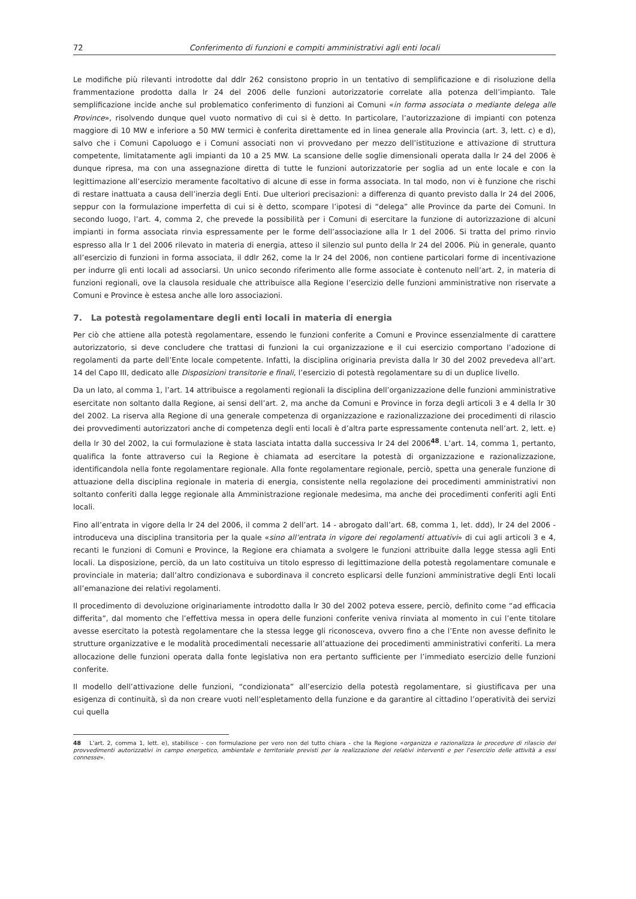72 Conferimento di funzioni e compiti amministrativi agli enti locali
Le modifiche più rilevanti introdotte dal ddlr 262 consistono proprio in un tentativo di semplificazione e di risoluzione della frammentazione prodotta dalla lr 24 del 2006 delle funzioni autorizzatorie correlate alla potenza dell’impianto. Tale semplificazione incide anche sul problematico conferimento di funzioni ai Comuni «in forma associata o mediante delega alle Province», risolvendo dunque quel vuoto normativo di cui si è detto. In particolare, l’autorizzazione di impianti con potenza maggiore di 10 MW e inferiore a 50 MW termici è conferita direttamente ed in linea generale alla Provincia (art. 3, lett. c) e d), salvo che i Comuni Capoluogo e i Comuni associati non vi provvedano per mezzo dell’istituzione e attivazione di struttura competente, limitatamente agli impianti da 10 a 25 MW. La scansione delle soglie dimensionali operata dalla lr 24 del 2006 è dunque ripresa, ma con una assegnazione diretta di tutte le funzioni autorizzatorie per soglia ad un ente locale e con la legittimazione all’esercizio meramente facoltativo di alcune di esse in forma associata. In tal modo, non vi è funzione che rischi di restare inattuata a causa dell’inerzia degli Enti. Due ulteriori precisazioni: a differenza di quanto previsto dalla lr 24 del 2006, seppur con la formulazione imperfetta di cui si è detto, scompare l’ipotesi di “delega” alle Province da parte dei Comuni. In secondo luogo, l’art. 4, comma 2, che prevede la possibilità per i Comuni di esercitare la funzione di autorizzazione di alcuni impianti in forma associata rinvia espressamente per le forme dell’associazione alla lr 1 del 2006. Si tratta del primo rinvio espresso alla lr 1 del 2006 rilevato in materia di energia, atteso il silenzio sul punto della lr 24 del 2006. Più in generale, quanto all’esercizio di funzioni in forma associata, il ddlr 262, come la lr 24 del 2006, non contiene particolari forme di incentivazione per indurre gli enti locali ad associarsi. Un unico secondo riferimento alle forme associate è contenuto nell’art. 2, in materia di funzioni regionali, ove la clausola residuale che attribuisce alla Regione l’esercizio delle funzioni amministrative non riservate a Comuni e Province è estesa anche alle loro associazioni.
7. La potestà regolamentare degli enti locali in materia di energia
Per ciò che attiene alla potestà regolamentare, essendo le funzioni conferite a Comuni e Province essenzialmente di carattere autorizzatorio, si deve concludere che trattasi di funzioni la cui organizzazione e il cui esercizio comportano l’adozione di regolamenti da parte dell’Ente locale competente. Infatti, la disciplina originaria prevista dalla lr 30 del 2002 prevedeva all’art. 14 del Capo III, dedicato alle Disposizioni transitorie e finali, l’esercizio di potestà regolamentare su di un duplice livello.
Da un lato, al comma 1, l’art. 14 attribuisce a regolamenti regionali la disciplina dell’organizzazione delle funzioni amministrative esercitate non soltanto dalla Regione, ai sensi dell’art. 2, ma anche da Comuni e Province in forza degli articoli 3 e 4 della lr 30 del 2002. La riserva alla Regione di una generale competenza di organizzazione e razionalizzazione dei procedimenti di rilascio dei provvedimenti autorizzatori anche di competenza degli enti locali è d’altra parte espressamente contenuta nell’art. 2, lett. e) della lr 30 del 2002, la cui formulazione è stata lasciata intatta dalla successiva lr 24 del 2006<sup>48</sup>. L’art. 14, comma 1, pertanto, qualifica la fonte attraverso cui la Regione è chiamata ad esercitare la potestà di organizzazione e razionalizzazione, identificandola nella fonte regolamentare regionale. Alla fonte regolamentare regionale, perciò, spetta una generale funzione di attuazione della disciplina regionale in materia di energia, consistente nella regolazione dei procedimenti amministrativi non soltanto conferiti dalla legge regionale alla Amministrazione regionale medesima, ma anche dei procedimenti conferiti agli Enti locali.
Fino all’entrata in vigore della lr 24 del 2006, il comma 2 dell’art. 14 - abrogato dall’art. 68, comma 1, let. ddd), lr 24 del 2006 - introduceva una disciplina transitoria per la quale «sino all’entrata in vigore dei regolamenti attuativi» di cui agli articoli 3 e 4, recanti le funzioni di Comuni e Province, la Regione era chiamata a svolgere le funzioni attribuite dalla legge stessa agli Enti locali. La disposizione, perciò, da un lato costituiva un titolo espresso di legittimazione della potestà regolamentare comunale e provinciale in materia; dall’altro condizionava e subordinava il concreto esplicarsi delle funzioni amministrative degli Enti locali all’emanazione dei relativi regolamenti.
Il procedimento di devoluzione originariamente introdotto dalla lr 30 del 2002 poteva essere, perciò, definito come “ad efficacia differita”, dal momento che l’effettiva messa in opera delle funzioni conferite veniva rinviata al momento in cui l’ente titolare avesse esercitato la potestà regolamentare che la stessa legge gli riconosceva, ovvero fino a che l’Ente non avesse definito le strutture organizzative e le modalità procedimentali necessarie all’attuazione dei procedimenti amministrativi conferiti. La mera allocazione delle funzioni operata dalla fonte legislativa non era pertanto sufficiente per l’immediato esercizio delle funzioni conferite.
Il modello dell’attivazione delle funzioni, “condizionata” all’esercizio della potestà regolamentare, si giustificava per una esigenza di continuità, sì da non creare vuoti nell’espletamento della funzione e da garantire al cittadino l’operatività dei servizi cui quella
48 L’art. 2, comma 1, lett. e), stabilisce - con formulazione per vero non del tutto chiara - che la Regione «organizza e razionalizza le procedure di rilascio dei provvedimenti autorizzativi in campo energetico, ambientale e territoriale previsti per la realizzazione dei relativi interventi e per l’esercizio delle attività a essi connesse».